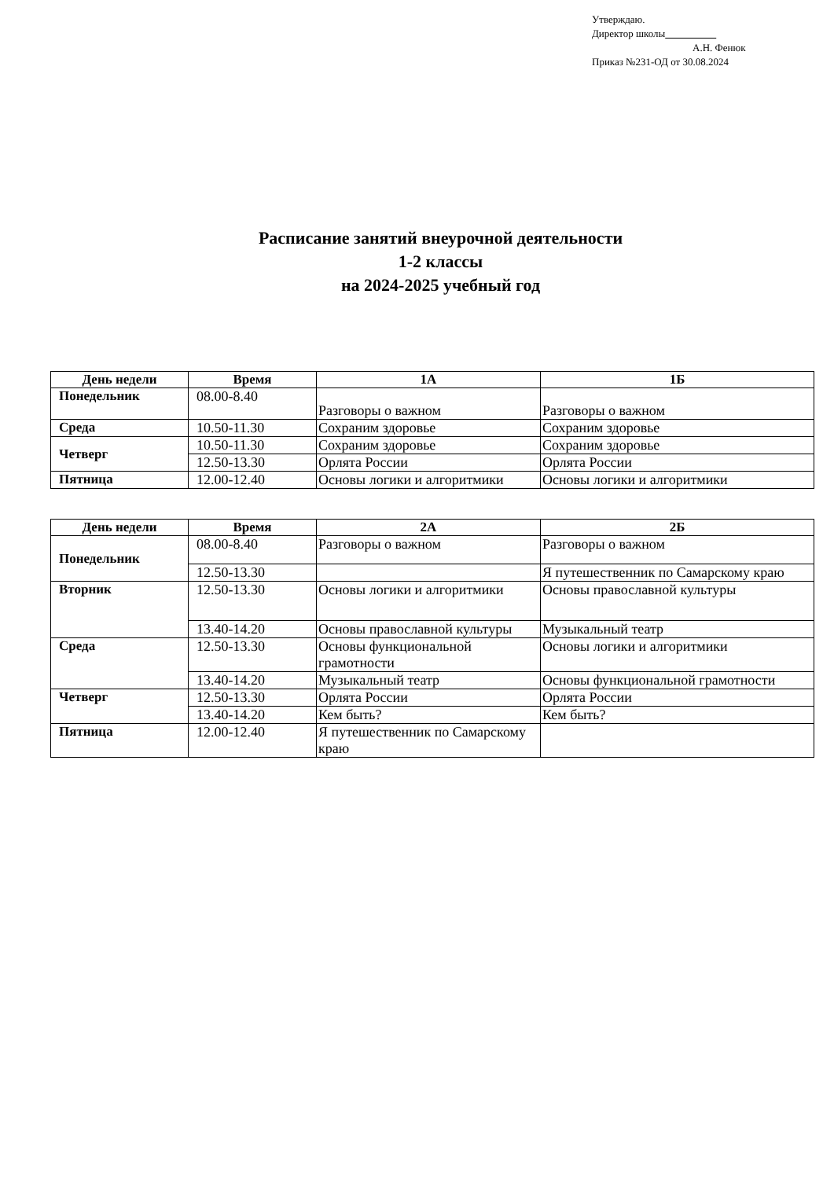Утверждаю.
Директор школы
А.Н. Фенюк
Приказ №231-ОД от 30.08.2024
Расписание занятий внеурочной деятельности
1-2 классы
на 2024-2025 учебный год
| День недели | Время | 1А | 1Б |
| --- | --- | --- | --- |
| Понедельник | 08.00-8.40 | Разговоры о важном | Разговоры о важном |
| Среда | 10.50-11.30 | Сохраним здоровье | Сохраним здоровье |
| Четверг | 10.50-11.30 | Сохраним здоровье | Сохраним здоровье |
| | 12.50-13.30 | Орлята России | Орлята России |
| Пятница | 12.00-12.40 | Основы логики и алгоритмики | Основы логики и алгоритмики |
| День недели | Время | 2А | 2Б |
| --- | --- | --- | --- |
| Понедельник | 08.00-8.40 | Разговоры о важном | Разговоры о важном |
| | 12.50-13.30 | | Я путешественник по Самарскому краю |
| Вторник | 12.50-13.30 | Основы логики и алгоритмики | Основы православной культуры |
| | 13.40-14.20 | Основы православной культуры | Музыкальный театр |
| Среда | 12.50-13.30 | Основы функциональной грамотности | Основы логики и алгоритмики |
| | 13.40-14.20 | Музыкальный театр | Основы функциональной грамотности |
| Четверг | 12.50-13.30 | Орлята России | Орлята России |
| | 13.40-14.20 | Кем быть? | Кем быть? |
| Пятница | 12.00-12.40 | Я путешественник по Самарскому краю | |